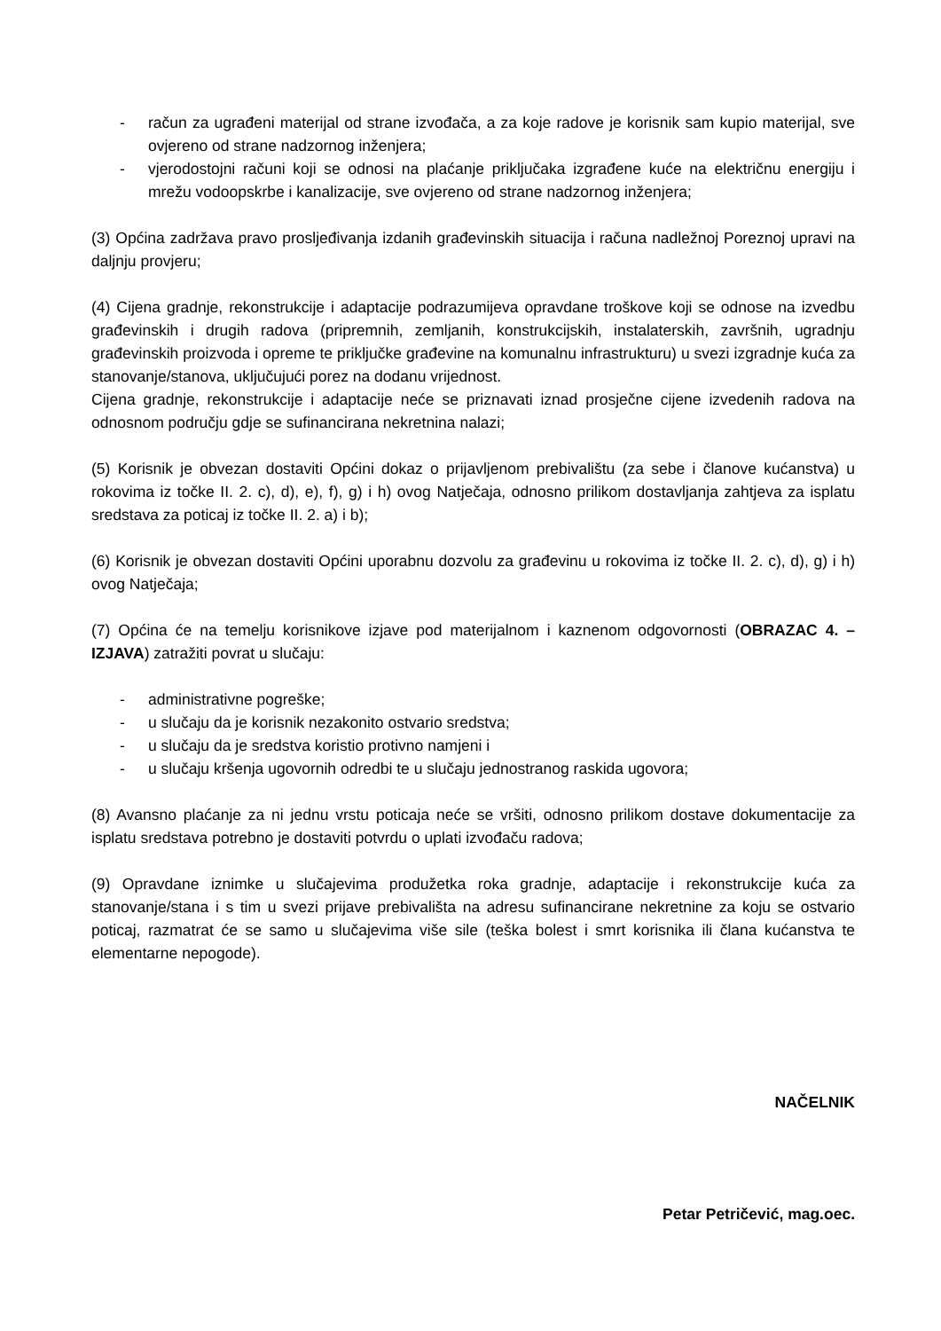- račun za ugrađeni materijal od strane izvođača, a za koje radove je korisnik sam kupio materijal, sve ovjereno od strane nadzornog inženjera;
- vjerodostojni računi koji se odnosi na plaćanje priključaka izgrađene kuće na električnu energiju i mrežu vodoopskrbe i kanalizacije, sve ovjereno od strane nadzornog inženjera;
(3) Općina zadržava pravo prosljeđivanja izdanih građevinskih situacija i računa nadležnoj Poreznoj upravi na daljnju provjeru;
(4) Cijena gradnje, rekonstrukcije i adaptacije podrazumijeva opravdane troškove koji se odnose na izvedbu građevinskih i drugih radova (pripremnih, zemljanih, konstrukcijskih, instalaterskih, završnih, ugradnju građevinskih proizvoda i opreme te priključke građevine na komunalnu infrastrukturu) u svezi izgradnje kuća za stanovanje/stanova, uključujući porez na dodanu vrijednost.
Cijena gradnje, rekonstrukcije i adaptacije neće se priznavati iznad prosječne cijene izvedenih radova na odnosnom području gdje se sufinancirana nekretnina nalazi;
(5) Korisnik je obvezan dostaviti Općini dokaz o prijavljenom prebivalištu (za sebe i članove kućanstva) u rokovima iz točke II. 2. c), d), e), f), g) i h) ovog Natječaja, odnosno prilikom dostavljanja zahtjeva za isplatu sredstava za poticaj iz točke II. 2. a) i b);
(6) Korisnik je obvezan dostaviti Općini uporabnu dozvolu za građevinu u rokovima iz točke II. 2. c), d), g) i h) ovog Natječaja;
(7) Općina će na temelju korisnikove izjave pod materijalnom i kaznenom odgovornosti (OBRAZAC 4. – IZJAVA) zatražiti povrat u slučaju:
- administrativne pogreške;
- u slučaju da je korisnik nezakonito ostvario sredstva;
- u slučaju da je sredstva koristio protivno namjeni i
- u slučaju kršenja ugovornih odredbi te u slučaju jednostranog raskida ugovora;
(8) Avansno plaćanje za ni jednu vrstu poticaja neće se vršiti, odnosno prilikom dostave dokumentacije za isplatu sredstava potrebno je dostaviti potvrdu o uplati izvođaču radova;
(9) Opravdane iznimke u slučajevima produžetka roka gradnje, adaptacije i rekonstrukcije kuća za stanovanje/stana i s tim u svezi prijave prebivališta na adresu sufinancirane nekretnine za koju se ostvario poticaj, razmatrat će se samo u slučajevima više sile (teška bolest i smrt korisnika ili člana kućanstva te elementarne nepogode).
NAČELNIK
Petar Petričević, mag.oec.